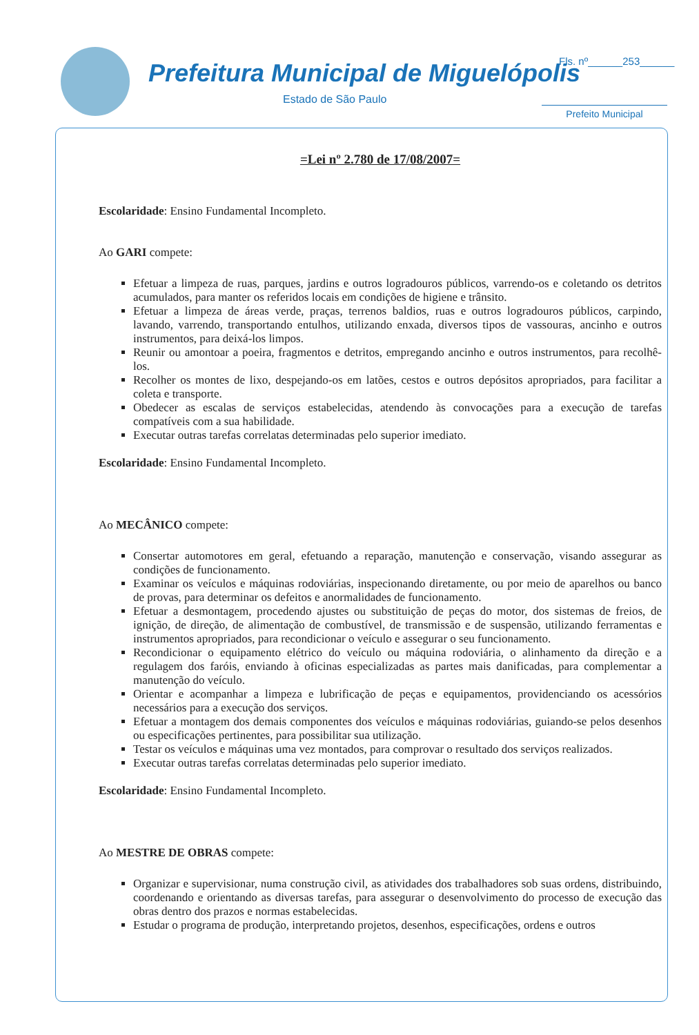Prefeitura Municipal de Miguelópolis
Estado de São Paulo
Fls. nº______253______
Prefeito Municipal
=Lei nº 2.780 de 17/08/2007=
Escolaridade: Ensino Fundamental Incompleto.
Ao GARI compete:
Efetuar a limpeza de ruas, parques, jardins e outros logradouros públicos, varrendo-os e coletando os detritos acumulados, para manter os referidos locais em condições de higiene e trânsito.
Efetuar a limpeza de áreas verde, praças, terrenos baldios, ruas e outros logradouros públicos, carpindo, lavando, varrendo, transportando entulhos, utilizando enxada, diversos tipos de vassouras, ancinho e outros instrumentos, para deixá-los limpos.
Reunir ou amontoar a poeira, fragmentos e detritos, empregando ancinho e outros instrumentos, para recolhê-los.
Recolher os montes de lixo, despejando-os em latões, cestos e outros depósitos apropriados, para facilitar a coleta e transporte.
Obedecer as escalas de serviços estabelecidas, atendendo às convocações para a execução de tarefas compatíveis com a sua habilidade.
Executar outras tarefas correlatas determinadas pelo superior imediato.
Escolaridade: Ensino Fundamental Incompleto.
Ao MECÂNICO compete:
Consertar automotores em geral, efetuando a reparação, manutenção e conservação, visando assegurar as condições de funcionamento.
Examinar os veículos e máquinas rodoviárias, inspecionando diretamente, ou por meio de aparelhos ou banco de provas, para determinar os defeitos e anormalidades de funcionamento.
Efetuar a desmontagem, procedendo ajustes ou substituição de peças do motor, dos sistemas de freios, de ignição, de direção, de alimentação de combustível, de transmissão e de suspensão, utilizando ferramentas e instrumentos apropriados, para recondicionar o veículo e assegurar o seu funcionamento.
Recondicionar o equipamento elétrico do veículo ou máquina rodoviária, o alinhamento da direção e a regulagem dos faróis, enviando à oficinas especializadas as partes mais danificadas, para complementar a manutenção do veículo.
Orientar e acompanhar a limpeza e lubrificação de peças e equipamentos, providenciando os acessórios necessários para a execução dos serviços.
Efetuar a montagem dos demais componentes dos veículos e máquinas rodoviárias, guiando-se pelos desenhos ou especificações pertinentes, para possibilitar sua utilização.
Testar os veículos e máquinas uma vez montados, para comprovar o resultado dos serviços realizados.
Executar outras tarefas correlatas determinadas pelo superior imediato.
Escolaridade: Ensino Fundamental Incompleto.
Ao MESTRE DE OBRAS compete:
Organizar e supervisionar, numa construção civil, as atividades dos trabalhadores sob suas ordens, distribuindo, coordenando e orientando as diversas tarefas, para assegurar o desenvolvimento do processo de execução das obras dentro dos prazos e normas estabelecidas.
Estudar o programa de produção, interpretando projetos, desenhos, especificações, ordens e outros